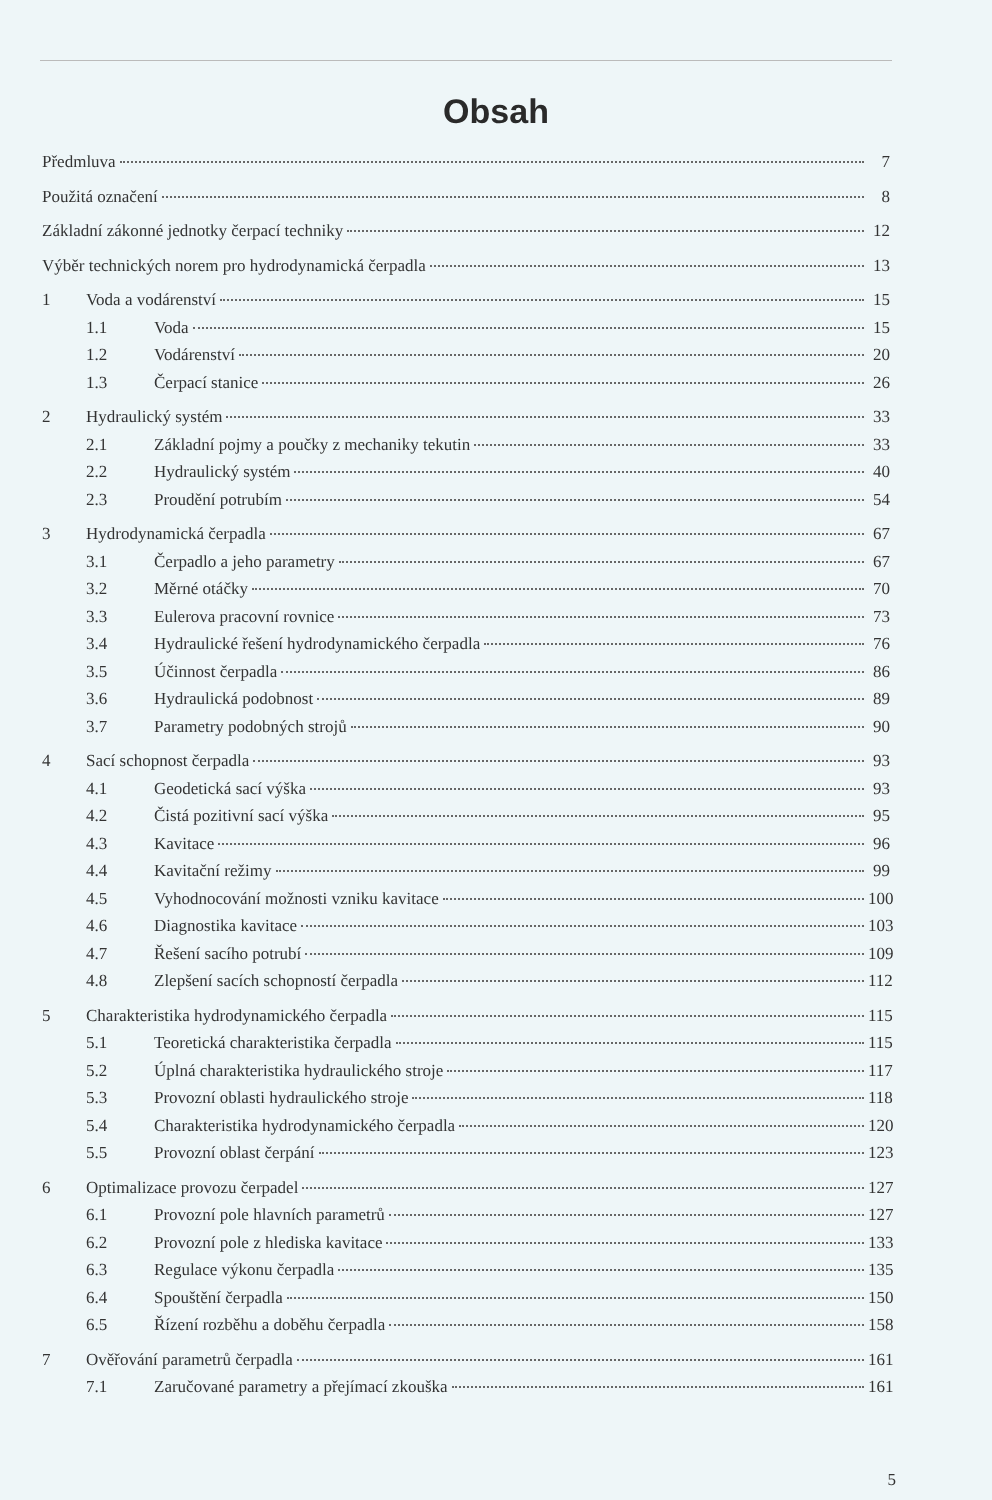Obsah
Předmluva 7
Použitá označení 8
Základní zákonné jednotky čerpací techniky 12
Výběr technických norem pro hydrodynamická čerpadla 13
1 Voda a vodárenství 15
1.1 Voda 15
1.2 Vodárenství 20
1.3 Čerpací stanice 26
2 Hydraulický systém 33
2.1 Základní pojmy a poučky z mechaniky tekutin 33
2.2 Hydraulický systém 40
2.3 Proudění potrubím 54
3 Hydrodynamická čerpadla 67
3.1 Čerpadlo a jeho parametry 67
3.2 Měrné otáčky 70
3.3 Eulerova pracovní rovnice 73
3.4 Hydraulické řešení hydrodynamického čerpadla 76
3.5 Účinnost čerpadla 86
3.6 Hydraulická podobnost 89
3.7 Parametry podobných strojů 90
4 Sací schopnost čerpadla 93
4.1 Geodetická sací výška 93
4.2 Čistá pozitivní sací výška 95
4.3 Kavitace 96
4.4 Kavitační režimy 99
4.5 Vyhodnocování možnosti vzniku kavitace 100
4.6 Diagnostika kavitace 103
4.7 Řešení sacího potrubí 109
4.8 Zlepšení sacích schopností čerpadla 112
5 Charakteristika hydrodynamického čerpadla 115
5.1 Teoretická charakteristika čerpadla 115
5.2 Úplná charakteristika hydraulického stroje 117
5.3 Provozní oblasti hydraulického stroje 118
5.4 Charakteristika hydrodynamického čerpadla 120
5.5 Provozní oblast čerpání 123
6 Optimalizace provozu čerpadel 127
6.1 Provozní pole hlavních parametrů 127
6.2 Provozní pole z hlediska kavitace 133
6.3 Regulace výkonu čerpadla 135
6.4 Spouštění čerpadla 150
6.5 Řízení rozběhu a doběhu čerpadla 158
7 Ověřování parametrů čerpadla 161
7.1 Zaručované parametry a přejímací zkouška 161
5